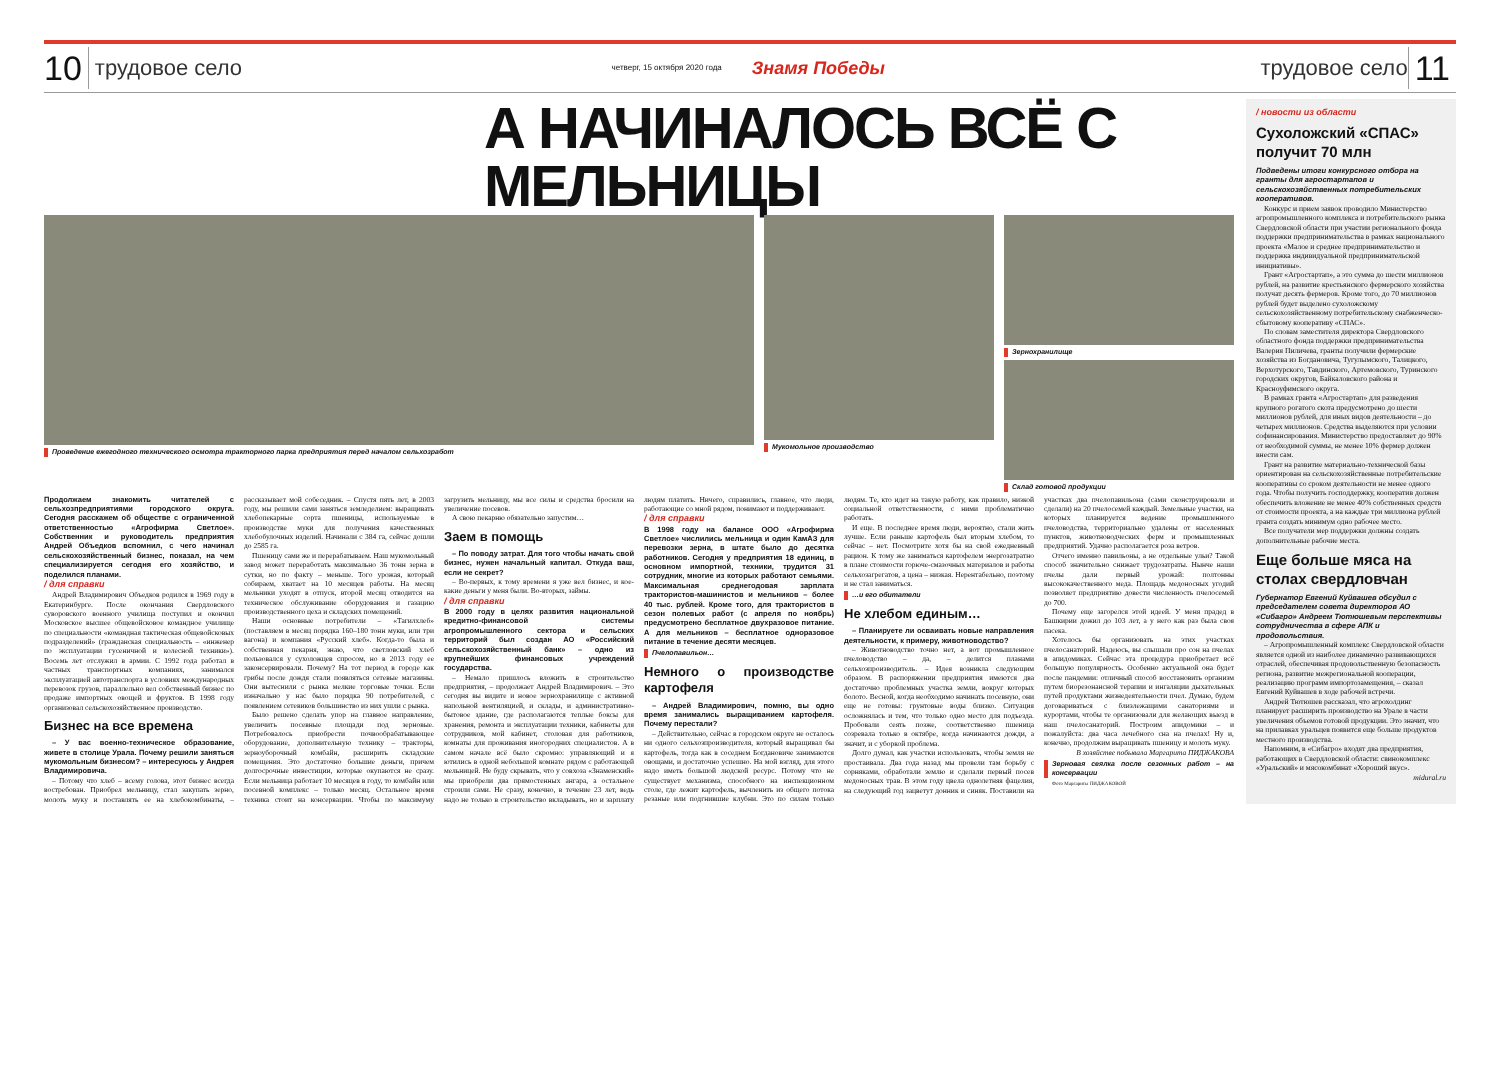10 трудовое село
четверг, 15 октября 2020 года Знамя Победы
трудовое село 11
А НАЧИНАЛОСЬ ВСЁ С МЕЛЬНИЦЫ
Проведение ежегодного технического осмотра тракторного парка предприятия перед началом сельхозработ Мукомольное производство Зернохранилище
Склад готовой продукции
Продолжаем знакомить читателей с сельхозпредприятиями городского округа. Сегодня расскажем об обществе с ограниченной ответственностью «Агрофирма Светлое». Собственник и руководитель предприятия Андрей Объедков вспомнил, с чего начинал сельскохозяйственный бизнес, показал, на чем специализируется сегодня его хозяйство, и поделился планами.
/ для справки
Андрей Владимирович Объедков родился в 1969 году в Екатеринбурге. После окончания Свердловского суворовского военного училища поступил и окончил Московское высшее общевойсковое командное училище по специальности «командная тактическая общевойсковых подразделений» (гражданская специальность – «инженер по эксплуатации гусеничной и колесной техники»). Восемь лет отслужил в армии. С 1992 года работал в частных транспортных компаниях, занимался эксплуатацией автотранспорта в условиях международных перевозок грузов, параллельно вел собственный бизнес по продаже импортных овощей и фруктов. В 1998 году организовал сельскохозяйственное производство.
Бизнес на все времена
– У вас военно-техническое образование, живете в столице Урала. Почему решили заняться мукомольным бизнесом? – интересуюсь у Андрея Владимировича.
– Потому что хлеб – всему голова, этот бизнес всегда востребован. Приобрел мельницу, стал закупать зерно, молоть муку и поставлять ее на хлебокомбинаты, – рассказывает мой собеседник. – Спустя пять лет, в 2003 году, мы решили сами заняться земледелием: выращивать хлебопекарные сорта пшеницы, используемые в производстве муки для получения качественных хлебобулочных изделий. Начинали с 384 га, сейчас дошли до 2585 га.
Пшеницу сами же и перерабатываем. Наш мукомольный завод может переработать максимально 36 тонн зерна в сутки, но по факту – меньше. Того урожая, который собираем, хватает на 10 месяцев работы. На месяц мельники уходят в отпуск, второй месяц отводится на техническое обслуживание оборудования и газацию производственного цеха и складских помещений.
Наши основные потребители – «Тагилхлеб» (поставляем в месяц порядка 160–180 тонн муки, или три вагона) и компания «Русский хлеб». Когда-то была и собственная пекарня, знаю, что светловский хлеб пользовался у сухоложцев спросом, но в 2013 году ее законсервировали. Почему? На тот период в городе как грибы после дождя стали появляться сетевые магазины. Они вытеснили с рынка мелкие торговые точки. Если изначально у нас было порядка 90 потребителей, с появлением сетевиков большинство из них ушли с рынка.
Было решено сделать упор на главное направление, увеличить посевные площади под зерновые. Потребовалось приобрести почвообрабатывающее оборудование, дополнительную технику – тракторы, зерноуборочный комбайн, расширить складские помещения. Это достаточно большие деньги, причем долгосрочные инвестиции, которые окупаются не сразу. Если мельница работает 10 месяцев в году, то комбайн или посевной комплекс – только месяц. Остальное время техника стоит на консервации. Чтобы по максимуму загрузить мельницу, мы все силы и средства бросили на увеличение посевов.
А свою пекарню обязательно запустим…
Заем в помощь
– По поводу затрат. Для того чтобы начать свой бизнес, нужен начальный капитал. Откуда ваш, если не секрет?
– Во-первых, к тому времени я уже вел бизнес, и кое-какие деньги у меня были. Во-вторых, займы.
/ для справки
В 2000 году в целях развития национальной кредитно-финансовой системы агропромышленного сектора и сельских территорий был создан АО «Российский сельскохозяйственный банк» – одно из крупнейших финансовых учреждений государства.
– Немало пришлось вложить в строительство предприятия, – продолжает Андрей Владимирович. – Это сегодня вы видите и новое зернохранилище с активной напольной вентиляцией, и склады, и административно-бытовое здание, где располагаются теплые боксы для хранения, ремонта и эксплуатации техники, кабинеты для сотрудников, мой кабинет, столовая для работников, комнаты для проживания иногородних специалистов. А в самом начале всё было скромно: управляющий и я ютились в одной небольшой комнате рядом с работающей мельницей. Не буду скрывать, что у совхоза «Знаменский» мы приобрели два прямостенных ангара, а остальное строили сами. Не сразу, конечно, в течение 23 лет, ведь надо не только в строительство вкладывать, но и зарплату людям платить. Ничего, справились, главное, что люди, работающие со мной рядом, понимают и поддерживают.
/ для справки
В 1998 году на балансе ООО «Агрофирма Светлое» числились мельница и один КамАЗ для перевозки зерна, в штате было до десятка работников. Сегодня у предприятия 18 единиц, в основном импортной, техники, трудится 31 сотрудник, многие из которых работают семьями. Максимальная среднегодовая зарплата трактористов-машинистов и мельников – более 40 тыс. рублей. Кроме того, для трактористов в сезон полевых работ (с апреля по ноябрь) предусмотрено бесплатное двухразовое питание. А для мельников – бесплатное одноразовое питание в течение десяти месяцев.
Пчелопавильон…
Немного о производстве картофеля
– Андрей Владимирович, помню, вы одно время занимались выращиванием картофеля. Почему перестали?
– Действительно, сейчас в городском округе не осталось ни одного сельхозпроизводителя, который выращивал бы картофель, тогда как в соседнем Богдановиче занимаются овощами, и достаточно успешно. На мой взгляд, для этого надо иметь большой людской ресурс. Потому что не существует механизма, способного на инспекционном столе, где лежит картофель, вычленить из общего потока резаные или подгнившие клубни. Это по силам только людям. Те, кто идет на такую работу, как правило, низкой социальной ответственности, с ними проблематично работать.
И еще. В последнее время люди, вероятно, стали жить лучше. Если раньше картофель был вторым хлебом, то сейчас – нет. Посмотрите хотя бы на свой ежедневный рацион. К тому же заниматься картофелем энергозатратно в плане стоимости горюче-смазочных материалов и работы сельхозагрегатов, а цена – низкая. Нерентабельно, поэтому и не стал заниматься.
…и его обитатели
Не хлебом единым…
– Планируете ли осваивать новые направления деятельности, к примеру, животноводство?
– Животноводство точно нет, а вот промышленное пчеловодство – да, – делится планами сельхозпроизводитель. – Идея возникла следующим образом. В распоряжении предприятия имеются два достаточно проблемных участка земли, вокруг которых болото. Весной, когда необходимо начинать посевную, они еще не готовы: грунтовые воды близко. Ситуация осложнялась и тем, что только одно место для подъезда. Пробовали сеять позже, соответственно пшеница созревала только в октябре, когда начинаются дожди, а значит, и с уборкой проблема.
Долго думал, как участки использовать, чтобы земля не простаивала. Два года назад мы провели там борьбу с сорняками, обработали землю и сделали первый посев медоносных трав. В этом году цвела однолетняя фацелия, на следующий год зацветут донник и синяк. Поставили на участках два пчелопавильона (сами сконструировали и сделали) на 20 пчелосемей каждый. Земельные участки, на которых планируется ведение промышленного пчеловодства, территориально удалены от населенных пунктов, животноводческих ферм и промышленных предприятий. Удачно располагается роза ветров.
Отчего именно павильоны, а не отдельные ульи? Такой способ значительно снижает трудозатраты. Нынче наши пчелы дали первый урожай: полтонны высококачественного меда. Площадь медоносных угодий позволяет предприятию довести численность пчелосемей до 700.
Почему еще загорелся этой идеей. У меня прадед в Башкирии дожил до 103 лет, а у него как раз была своя пасека.
Хотелось бы организовать на этих участках пчелосанаторий. Надеюсь, вы слышали про сон на пчелах в апидомиках. Сейчас эта процедура приобретает всё большую популярность. Особенно актуальной она будет после пандемии: отличный способ восстановить организм путем биорезонансной терапии и ингаляции дыхательных путей продуктами жизнедеятельности пчел. Думаю, будем договариваться с близлежащими санаториями и курортами, чтобы те организовали для желающих выезд в наш пчелосанаторий. Построим апидомики – и пожалуйста: два часа лечебного сна на пчелах! Ну и, конечно, продолжим выращивать пшеницу и молоть муку.
В хозяйстве побывала Маргарита ПИДЖАКОВА
Зерновая сеялка после сезонных работ – на консервации
Фото Маргариты ПИДЖАКОВОЙ
/ новости из области
Сухоложский «СПАС» получит 70 млн
Подведены итоги конкурсного отбора на гранты для агростартапов и сельскохозяйственных потребительских кооперативов.
Конкурс и прием заявок проводило Министерство агропромышленного комплекса и потребительского рынка Свердловской области при участии регионального фонда поддержки предпринимательства в рамках национального проекта «Малое и среднее предпринимательство и поддержка индивидуальной предпринимательской инициативы».
Грант «Агростартап», а это сумма до шести миллионов рублей, на развитие крестьянского фермерского хозяйства получат десять фермеров. Кроме того, до 70 миллионов рублей будет выделено сухоложскому сельскохозяйственному потребительскому снабженческо-сбытовому кооперативу «СПАС».
По словам заместителя директора Свердловского областного фонда поддержки предпринимательства Валерия Пиличева, гранты получили фермерские хозяйства из Богдановича, Тугулымского, Талицкого, Верхотурского, Тавдинского, Артемовского, Туринского городских округов, Байкаловского района и Красноуфимского округа.
В рамках гранта «Агростартап» для разведения крупного рогатого скота предусмотрено до шести миллионов рублей, для иных видов деятельности – до четырех миллионов. Средства выделяются при условии софинансирования. Министерство предоставляет до 90% от необходимой суммы, не менее 10% фермер должен внести сам.
Грант на развитие материально-технической базы ориентирован на сельскохозяйственные потребительские кооперативы со сроком деятельности не менее одного года. Чтобы получить господдержку, кооператив должен обеспечить вложение не менее 40% собственных средств от стоимости проекта, а на каждые три миллиона рублей гранта создать минимум одно рабочее место.
Все получатели мер поддержки должны создать дополнительные рабочие места.
Еще больше мяса на столах свердловчан
Губернатор Евгений Куйвашев обсудил с председателем совета директоров АО «Сибагро» Андреем Тютюшевым перспективы сотрудничества в сфере АПК и продовольствия.
– Агропромышленный комплекс Свердловской области является одной из наиболее динамично развивающихся отраслей, обеспечивая продовольственную безопасность региона, развитие межрегиональной кооперации, реализацию программ импортозамещения, – сказал Евгений Куйвашев в ходе рабочей встречи.
Андрей Тютюшев рассказал, что агрохолдинг планирует расширить производство на Урале в части увеличения объемов готовой продукции. Это значит, что на прилавках уральцев появится еще больше продуктов местного производства.
Напомним, в «Сибагро» входят два предприятия, работающих в Свердловской области: свинокомплекс «Уральский» и мясокомбинат «Хороший вкус».
midural.ru